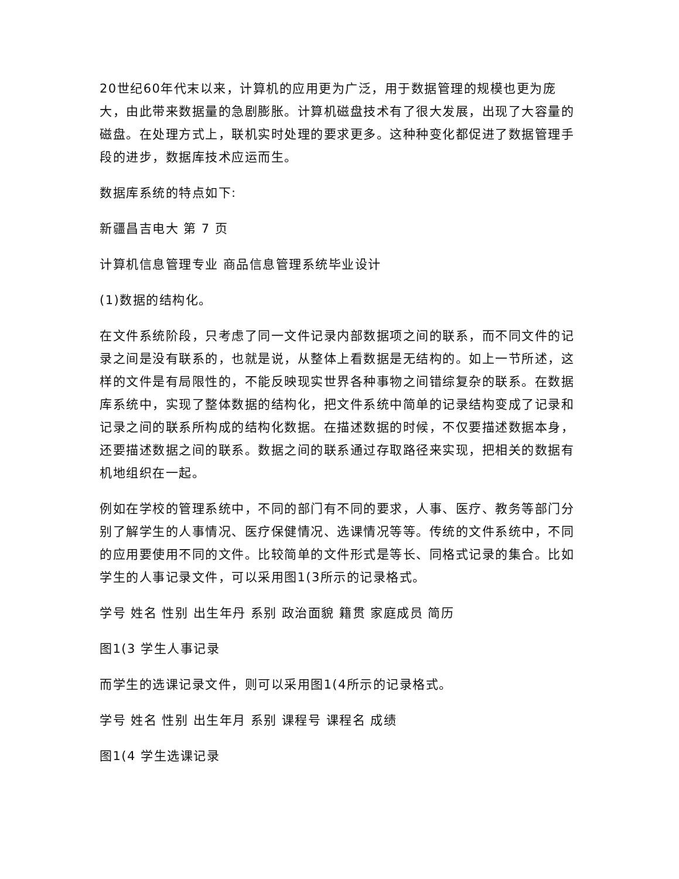20世纪60年代末以来，计算机的应用更为广泛，用于数据管理的规模也更为庞大，由此带来数据量的急剧膨胀。计算机磁盘技术有了很大发展，出现了大容量的磁盘。在处理方式上，联机实时处理的要求更多。这种种变化都促进了数据管理手段的进步，数据库技术应运而生。
数据库系统的特点如下:
新疆昌吉电大 第 7 页
计算机信息管理专业 商品信息管理系统毕业设计
(1)数据的结构化。
在文件系统阶段，只考虑了同一文件记录内部数据项之间的联系，而不同文件的记录之间是没有联系的，也就是说，从整体上看数据是无结构的。如上一节所述，这样的文件是有局限性的，不能反映现实世界各种事物之间错综复杂的联系。在数据库系统中，实现了整体数据的结构化，把文件系统中简单的记录结构变成了记录和记录之间的联系所构成的结构化数据。在描述数据的时候，不仅要描述数据本身，还要描述数据之间的联系。数据之间的联系通过存取路径来实现，把相关的数据有机地组织在一起。
例如在学校的管理系统中，不同的部门有不同的要求，人事、医疗、教务等部门分别了解学生的人事情况、医疗保健情况、选课情况等等。传统的文件系统中，不同的应用要使用不同的文件。比较简单的文件形式是等长、同格式记录的集合。比如学生的人事记录文件，可以采用图1(3所示的记录格式。
学号 姓名 性别 出生年丹 系别 政治面貌 籍贯 家庭成员 简历
图1(3 学生人事记录
而学生的选课记录文件，则可以采用图1(4所示的记录格式。
学号 姓名 性别 出生年月 系别 课程号 课程名 成绩
图1(4 学生选课记录